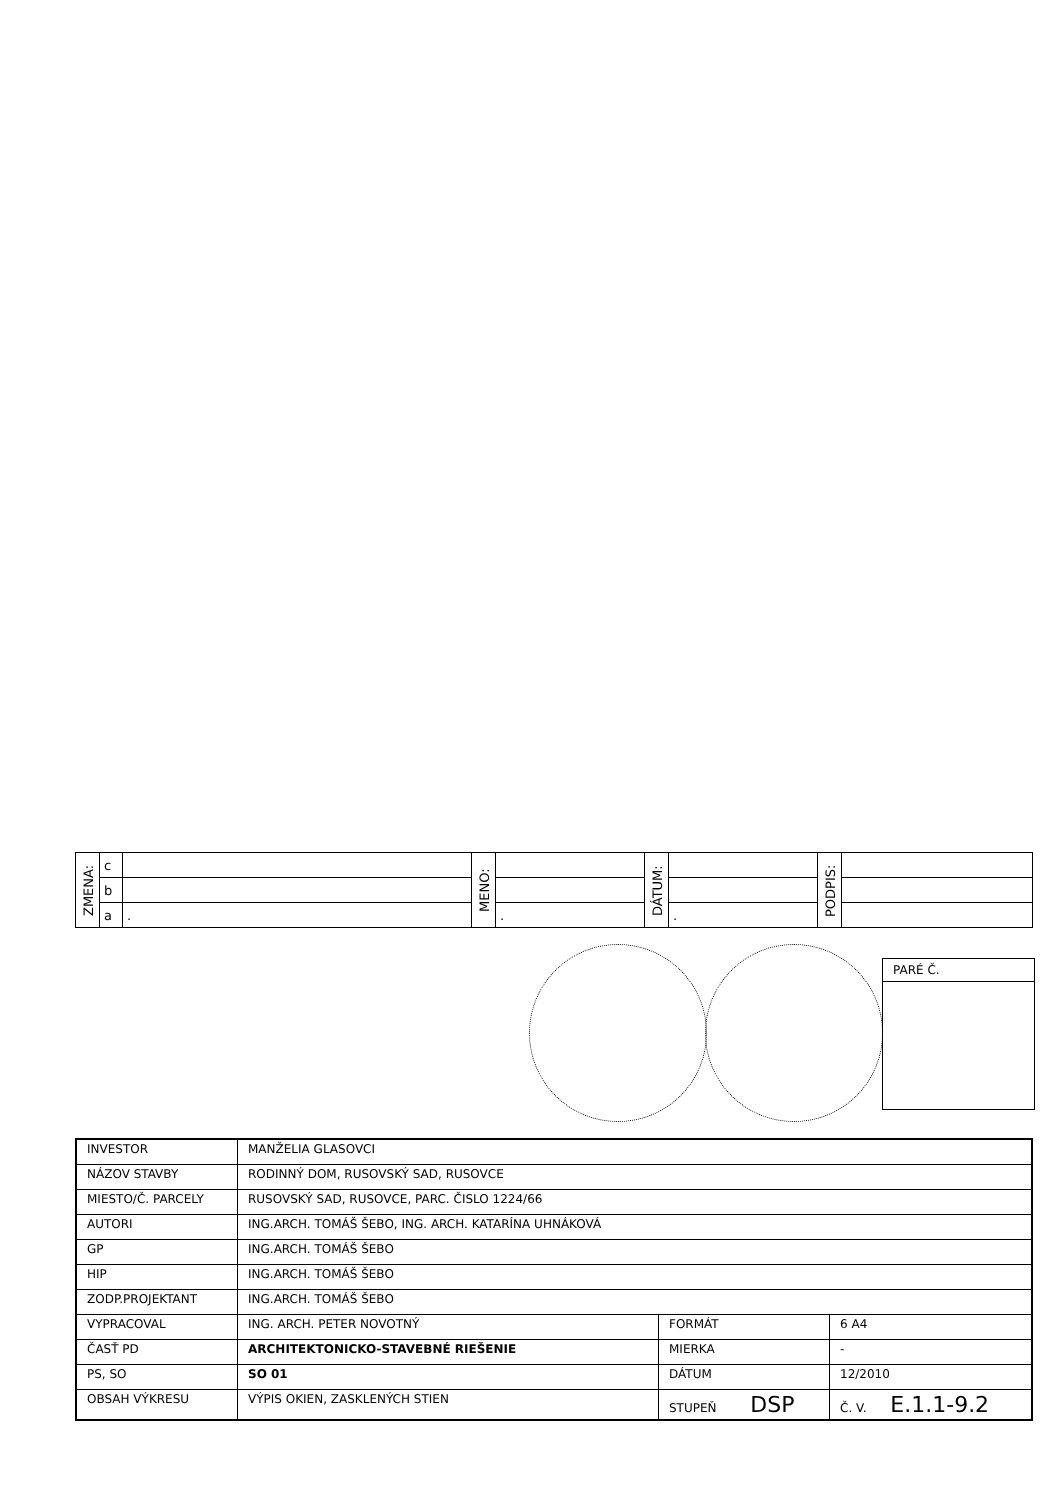| ZMENA: | c | | MENO: | | DÁTUM: | | PODPIS: | |
| | b | | | | | | | |
| | a | . | | . | | . | | |
PARÉ Č.
| INVESTOR | MANŽELIA GLASOVCI | | |
| NÁZOV STAVBY | RODINNÝ DOM, RUSOVSKÝ SAD, RUSOVCE | | |
| MIESTO/Č. PARCELY | RUSOVSKÝ SAD, RUSOVCE, PARC. ČISLO 1224/66 | | |
| AUTORI | ING.ARCH. TOMÁŠ ŠEBO, ING. ARCH. KATARÍNA UHNÁKOVÁ | | |
| GP | ING.ARCH. TOMÁŠ ŠEBO | | |
| HIP | ING.ARCH. TOMÁŠ ŠEBO | | |
| ZODP.PROJEKTANT | ING.ARCH. TOMÁŠ ŠEBO | | |
| VYPRACOVAL | ING. ARCH. PETER NOVOTNÝ | FORMÁT | 6 A4 |
| ČASŤ PD | ARCHITEKTONICKO-STAVEBNÉ RIEŠENIE | MIERKA | - |
| PS, SO | SO 01 | DÁTUM | 12/2010 |
| OBSAH VÝKRESU | VÝPIS OKIEN, ZASKLENÝCH STIEN | STUPEŇ DSP | Č. V. E.1.1-9.2 |